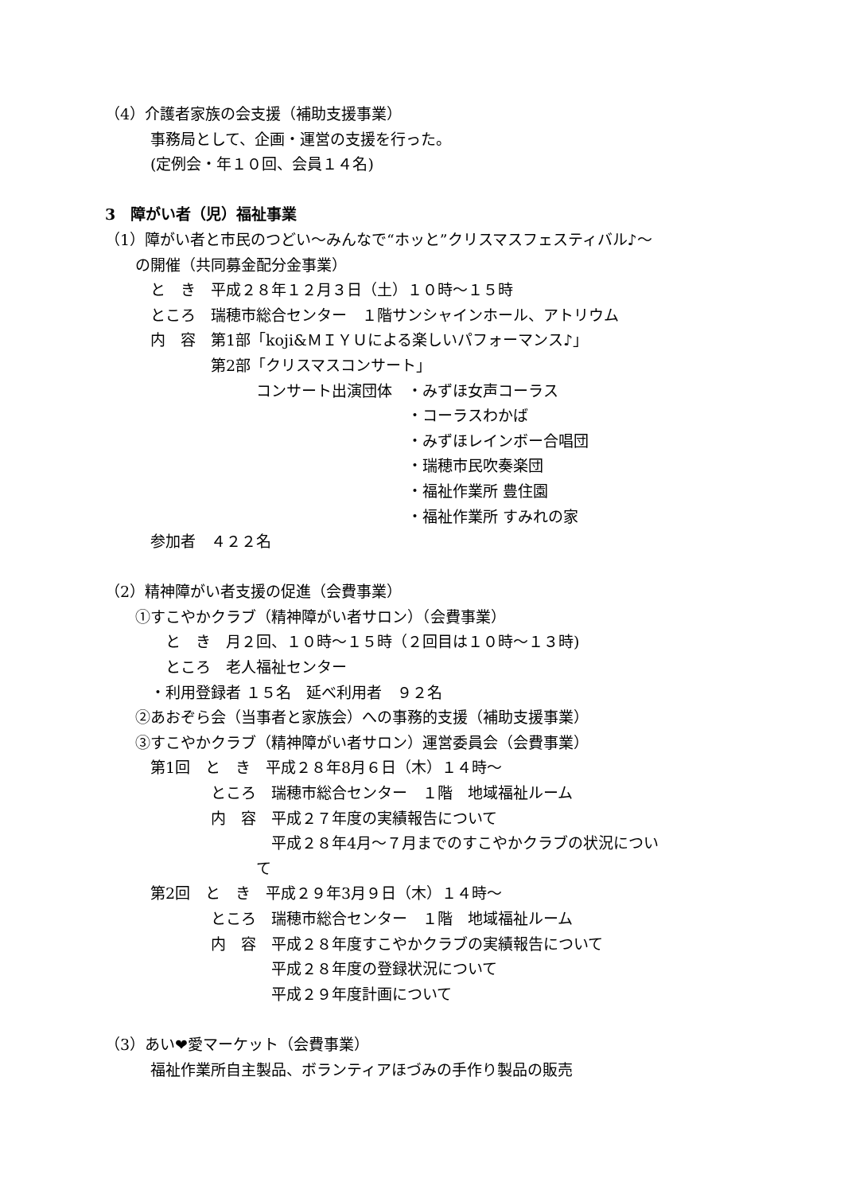（4）介護者家族の会支援（補助支援事業）
　　　事務局として、企画・運営の支援を行った。
　　　(定例会・年１０回、会員１４名)
3　障がい者（児）福祉事業
（1）障がい者と市民のつどい～みんなで“ホッと”クリスマスフェスティバル♪～
　　の開催（共同募金配分金事業）
　　　と　き　平成２８年１２月３日（土）１０時～１５時
　　　ところ　瑞穂市総合センター　１階サンシャインホール、アトリウム
　　　内　容　第1部「koji&ＭＩＹＵによる楽しいパフォーマンス♪」
　　　　　　　第2部「クリスマスコンサート」
　　　　　　　　　　コンサート出演団体　・みずほ女声コーラス
　　　　　　　　　　　　　　　　　　　　・コーラスわかば
　　　　　　　　　　　　　　　　　　　　・みずほレインボー合唱団
　　　　　　　　　　　　　　　　　　　　・瑞穂市民吹奏楽団
　　　　　　　　　　　　　　　　　　　　・福祉作業所 豊住園
　　　　　　　　　　　　　　　　　　　　・福祉作業所 すみれの家
　　　参加者　４２２名
（2）精神障がい者支援の促進（会費事業）
　　①すこやかクラブ（精神障がい者サロン）（会費事業）
　　　　と　き　月２回、１０時～１５時（２回目は１０時～１３時)
　　　　ところ　老人福祉センター
　　　・利用登録者 １５名　延べ利用者　９２名
　　②あおぞら会（当事者と家族会）への事務的支援（補助支援事業）
　　③すこやかクラブ（精神障がい者サロン）運営委員会（会費事業）
　　　第1回　と　き　平成２８年8月６日（木）１４時～
　　　　　　　ところ　瑞穂市総合センター　１階　地域福祉ルーム
　　　　　　　内　容　平成２７年度の実績報告について
　　　　　　　　　　　平成２８年4月～７月までのすこやかクラブの状況につい
　　　　　　　　　　て
　　　第2回　と　き　平成２９年3月９日（木）１４時～
　　　　　　　ところ　瑞穂市総合センター　１階　地域福祉ルーム
　　　　　　　内　容　平成２８年度すこやかクラブの実績報告について
　　　　　　　　　　　平成２８年度の登録状況について
　　　　　　　　　　　平成２９年度計画について
（3）あい❤愛マーケット（会費事業）
　　　福祉作業所自主製品、ボランティアほづみの手作り製品の販売